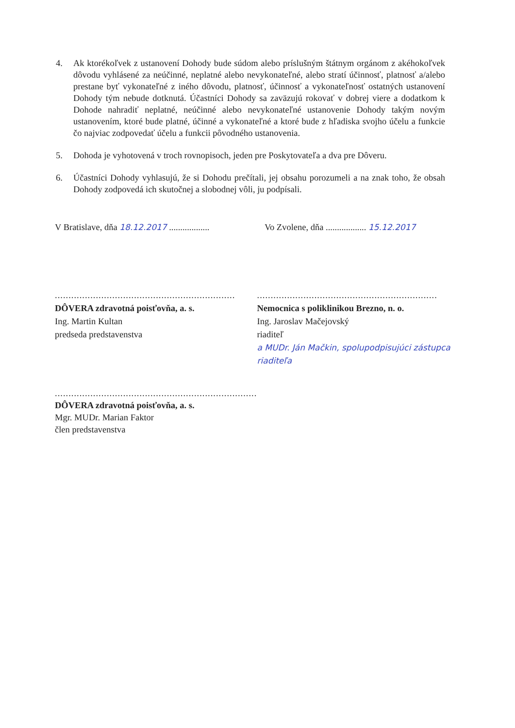4. Ak ktorékoľvek z ustanovení Dohody bude súdom alebo príslušným štátnym orgánom z akéhokoľvek dôvodu vyhlásené za neúčinné, neplatné alebo nevykonateľné, alebo stratí účinnosť, platnosť a/alebo prestane byť vykonateľné z iného dôvodu, platnosť, účinnosť a vykonateľnosť ostatných ustanovení Dohody tým nebude dotknutá. Účastníci Dohody sa zaväzujú rokovať v dobrej viere a dodatkom k Dohode nahradiť neplatné, neúčinné alebo nevykonateľné ustanovenie Dohody takým novým ustanovením, ktoré bude platné, účinné a vykonateľné a ktoré bude z hľadiska svojho účelu a funkcie čo najviac zodpovedať účelu a funkcii pôvodného ustanovenia.
5. Dohoda je vyhotovená v troch rovnopisoch, jeden pre Poskytovateľa a dva pre Dôveru.
6. Účastníci Dohody vyhlasujú, že si Dohodu prečítali, jej obsahu porozumeli a na znak toho, že obsah Dohody zodpovedá ich skutočnej a slobodnej vôli, ju podpísali.
V Bratislave, dňa 18.12.2017 ..................
Vo Zvolene, dňa .................. 15.12.2017
..................................................................
DÔVERA zdravotná poisťovňa, a. s.
Ing. Martin Kultan
predseda predstavenstva
..................................................................
Nemocnica s poliklinikou Brezno, n. o.
Ing. Jaroslav Mačejovský
riaditeľ
a MUDr. Ján Mačkin, spolupodpisujúci zástupca riaditeľa
..........................................................................
DÔVERA zdravotná poisťovňa, a. s.
Mgr. MUDr. Marian Faktor
člen predstavenstva